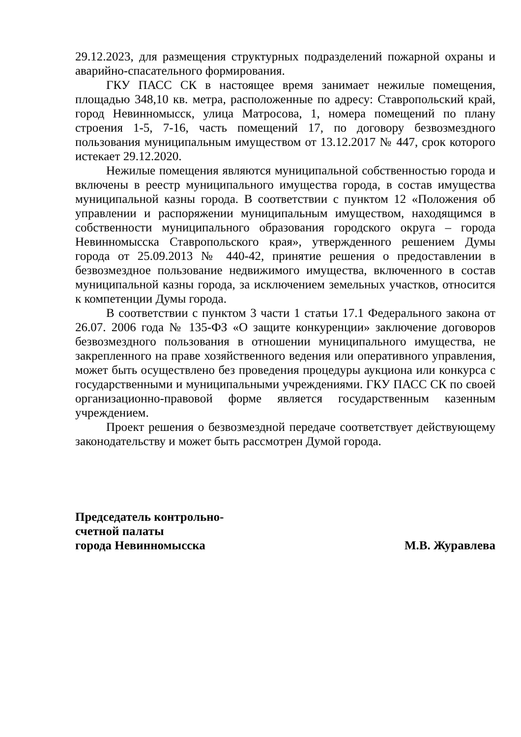29.12.2023, для размещения структурных подразделений пожарной охраны и аварийно-спасательного формирования.
ГКУ ПАСС СК в настоящее время занимает нежилые помещения, площадью 348,10 кв. метра, расположенные по адресу: Ставропольский край, город Невинномысск, улица Матросова, 1, номера помещений по плану строения 1-5, 7-16, часть помещений 17, по договору безвозмездного пользования муниципальным имуществом от 13.12.2017 № 447, срок которого истекает 29.12.2020.
Нежилые помещения являются муниципальной собственностью города и включены в реестр муниципального имущества города, в состав имущества муниципальной казны города. В соответствии с пунктом 12 «Положения об управлении и распоряжении муниципальным имуществом, находящимся в собственности муниципального образования городского округа – города Невинномысска Ставропольского края», утвержденного решением Думы города от 25.09.2013 № 440-42, принятие решения о предоставлении в безвозмездное пользование недвижимого имущества, включенного в состав муниципальной казны города, за исключением земельных участков, относится к компетенции Думы города.
В соответствии с пунктом 3 части 1 статьи 17.1 Федерального закона от 26.07. 2006 года № 135-ФЗ «О защите конкуренции» заключение договоров безвозмездного пользования в отношении муниципального имущества, не закрепленного на праве хозяйственного ведения или оперативного управления, может быть осуществлено без проведения процедуры аукциона или конкурса с государственными и муниципальными учреждениями. ГКУ ПАСС СК по своей организационно-правовой форме является государственным казенным учреждением.
Проект решения о безвозмездной передаче соответствует действующему законодательству и может быть рассмотрен Думой города.
Председатель контрольно-
счетной палаты
города Невинномысска
М.В. Журавлева